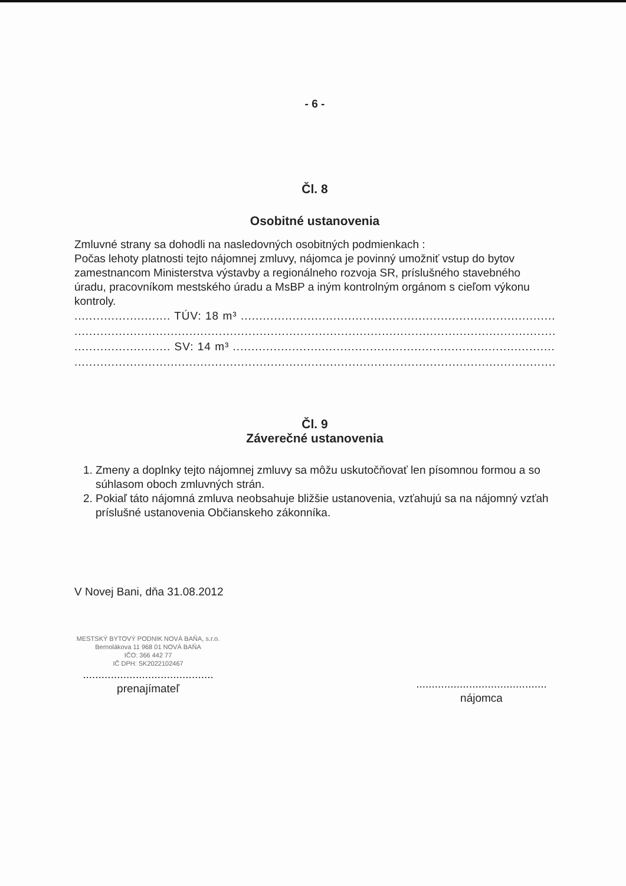- 6 -
Čl. 8
Osobitné ustanovenia
Zmluvné strany sa dohodli na nasledovných osobitných podmienkach :
Počas lehoty platnosti tejto nájomnej zmluvy, nájomca je povinný umožniť vstup do bytov zamestnancom Ministerstva výstavby a regionálneho rozvoja SR, príslušného stavebného úradu, pracovníkom mestského úradu a MsBP a iným kontrolným orgánom s cieľom výkonu kontroly.
.......................... TÚV: 18 m³ ........................................................................................................
........................................................................................................................................................................
.......................... SV: 14 m³ ........................................................................................................
........................................................................................................................................................................
Čl. 9
Záverečné ustanovenia
1. Zmeny a doplnky tejto nájomnej zmluvy sa môžu uskutočňovať len písomnou formou a so súhlasom oboch zmluvných strán.
2. Pokiaľ táto nájomná zmluva neobsahuje bližšie ustanovenia, vzťahujú sa na nájomný vzťah príslušné ustanovenia Občianskeho zákonníka.
V Novej Bani, dňa 31.08.2012
MESTSKÝ BYTOVÝ PODNIK NOVÁ BAŇA, s.r.o.
Bernolákova 11 968 01 NOVÁ BAŇA
IČO: 366 442 77
IČ DPH: SK2022102467
..........................................
prenajímateľ
..........................................
nájomca